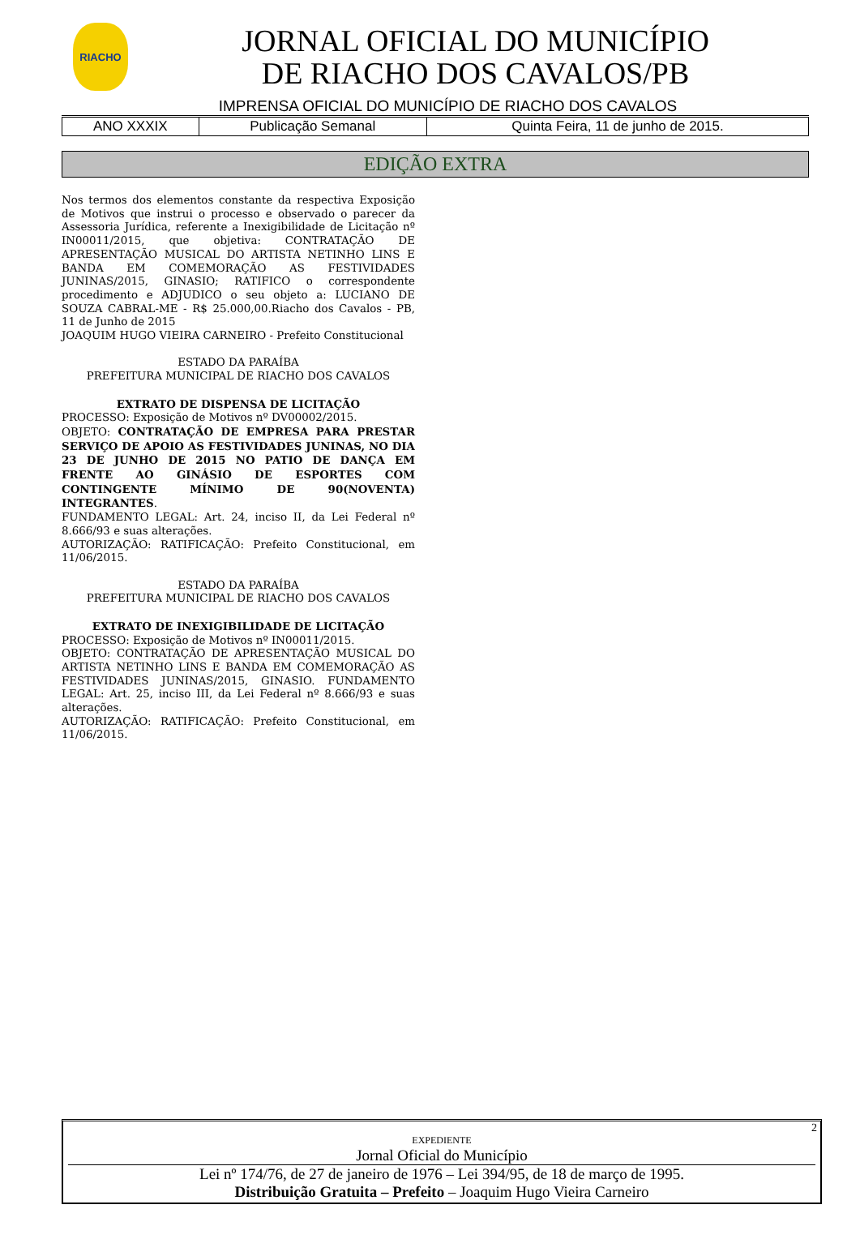RIACHO
JORNAL OFICIAL DO MUNICÍPIO
DE RIACHO DOS CAVALOS/PB
IMPRENSA OFICIAL DO MUNICÍPIO DE RIACHO DOS CAVALOS
| ANO XXXIX | Publicação Semanal | Quinta Feira, 11 de junho de 2015. |
EDIÇÃO EXTRA
Nos termos dos elementos constante da respectiva Exposição de Motivos que instrui o processo e observado o parecer da Assessoria Jurídica, referente a Inexigibilidade de Licitação nº IN00011/2015, que objetiva: CONTRATAÇÃO DE APRESENTAÇÃO MUSICAL DO ARTISTA NETINHO LINS E BANDA EM COMEMORAÇÃO AS FESTIVIDADES JUNINAS/2015, GINASIO; RATIFICO o correspondente procedimento e ADJUDICO o seu objeto a: LUCIANO DE SOUZA CABRAL-ME - R$ 25.000,00.Riacho dos Cavalos - PB, 11 de Junho de 2015
JOAQUIM HUGO VIEIRA CARNEIRO - Prefeito Constitucional
ESTADO DA PARAÍBA
PREFEITURA MUNICIPAL DE RIACHO DOS CAVALOS
EXTRATO DE DISPENSA DE LICITAÇÃO
PROCESSO: Exposição de Motivos nº DV00002/2015.
OBJETO: CONTRATAÇÃO DE EMPRESA PARA PRESTAR SERVIÇO DE APOIO AS FESTIVIDADES JUNINAS, NO DIA 23 DE JUNHO DE 2015 NO PATIO DE DANÇA EM FRENTE AO GINÁSIO DE ESPORTES COM CONTINGENTE MÍNIMO DE 90(NOVENTA) INTEGRANTES.
FUNDAMENTO LEGAL: Art. 24, inciso II, da Lei Federal nº 8.666/93 e suas alterações.
AUTORIZAÇÃO: RATIFICAÇÃO: Prefeito Constitucional, em 11/06/2015.
ESTADO DA PARAÍBA
PREFEITURA MUNICIPAL DE RIACHO DOS CAVALOS
EXTRATO DE INEXIGIBILIDADE DE LICITAÇÃO
PROCESSO: Exposição de Motivos nº IN00011/2015.
OBJETO: CONTRATAÇÃO DE APRESENTAÇÃO MUSICAL DO ARTISTA NETINHO LINS E BANDA EM COMEMORAÇÃO AS FESTIVIDADES JUNINAS/2015, GINASIO. FUNDAMENTO LEGAL: Art. 25, inciso III, da Lei Federal nº 8.666/93 e suas alterações.
AUTORIZAÇÃO: RATIFICAÇÃO: Prefeito Constitucional, em 11/06/2015.
2
EXPEDIENTE
Jornal Oficial do Município
Lei nº 174/76, de 27 de janeiro de 1976 – Lei 394/95, de 18 de março de 1995.
Distribuição Gratuita – Prefeito – Joaquim Hugo Vieira Carneiro